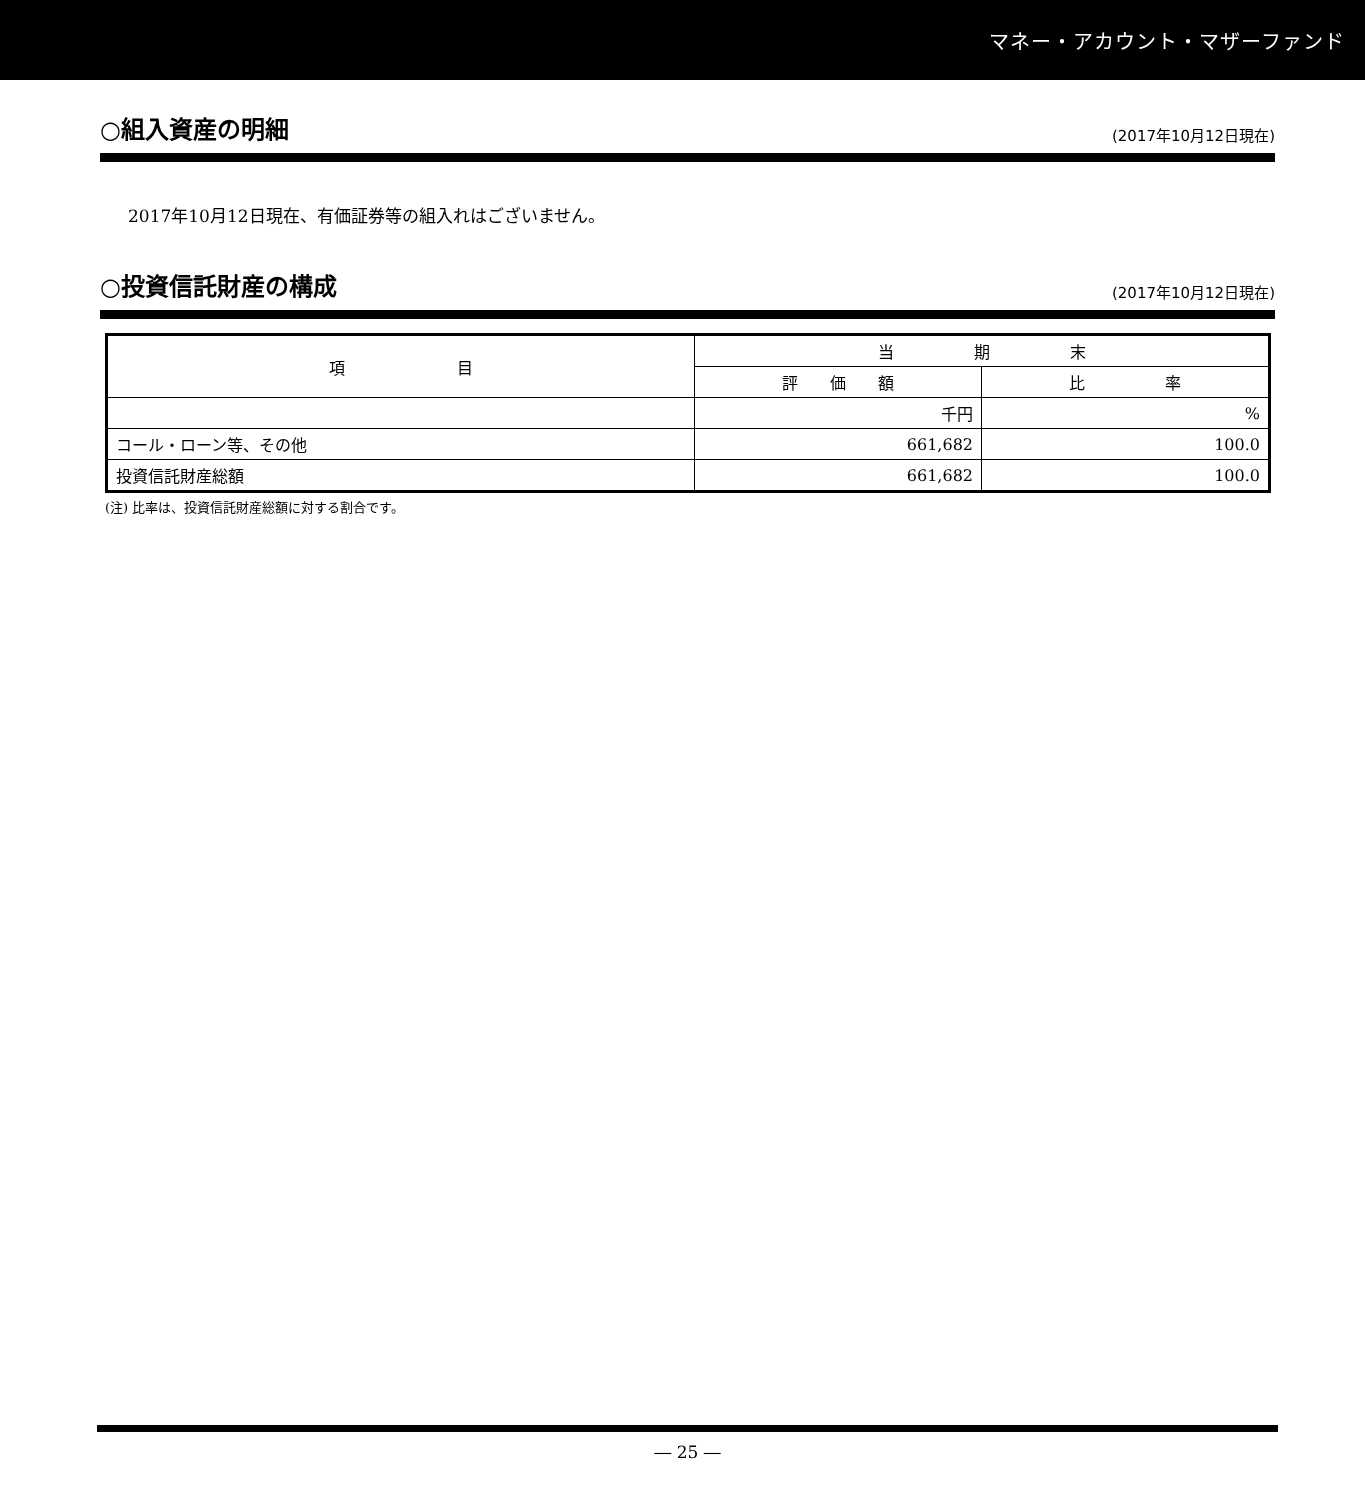マネー・アカウント・マザーファンド
○組入資産の明細
(2017年10月12日現在)
2017年10月12日現在、有価証券等の組入れはございません。
○投資信託財産の構成
(2017年10月12日現在)
| 項 目 | 当 期 末 | |
| --- | --- | --- |
| | 評 価 額 | 比 率 |
| | 千円 | % |
| コール・ローン等、その他 | 661,682 | 100.0 |
| 投資信託財産総額 | 661,682 | 100.0 |
(注) 比率は、投資信託財産総額に対する割合です。
― 25 ―